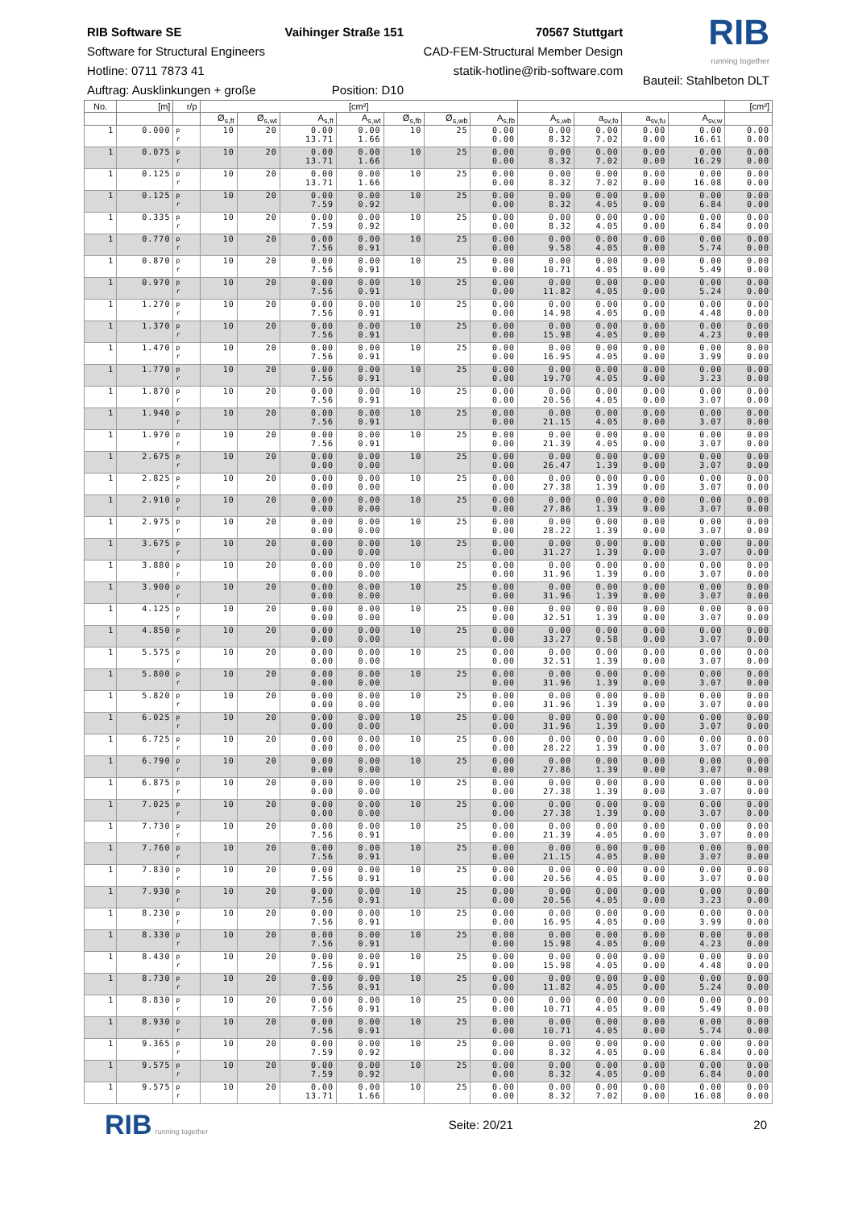RIB Software SE
Software for Structural Engineers
Hotline: 0711 7873 41
Auftrag: Ausklinkungen + große
Vaihinger Straße 151
Position: D10
70567 Stuttgart
CAD-FEM-Structural Member Design
statik-hotline@rib-software.com
RIB
running together
Bauteil: Stahlbeton DLT
| No. | [m] | r/p | [cm²] | | | | | | | | | | | [cm²] |
| --- | --- | --- | --- | --- | --- | --- | --- | --- | --- | --- | --- | --- | --- | --- |
| | | | Ø<sub>s,ft</sub> | Ø<sub>s,wt</sub> | A<sub>s,ft</sub> | A<sub>s,wt</sub> | Ø<sub>s,fb</sub> | Ø<sub>s,wb</sub> | A<sub>s,fb</sub> | A<sub>s,wb</sub> | a<sub>sv,fo</sub> | a<sub>sv,fu</sub> | A<sub>sv,w</sub> | |
| 1 | 0.000 | p r | 10 | 20 | 0.00 13.71 | 0.00 1.66 | 10 | 25 | 0.00 0.00 | 0.00 8.32 | 0.00 7.02 | 0.00 0.00 | 0.00 16.61 | 0.00 0.00 |
| 1 | 0.075 | p r | 10 | 20 | 0.00 13.71 | 0.00 1.66 | 10 | 25 | 0.00 0.00 | 0.00 8.32 | 0.00 7.02 | 0.00 0.00 | 0.00 16.29 | 0.00 0.00 |
| 1 | 0.125 | p r | 10 | 20 | 0.00 13.71 | 0.00 1.66 | 10 | 25 | 0.00 0.00 | 0.00 8.32 | 0.00 7.02 | 0.00 0.00 | 0.00 16.08 | 0.00 0.00 |
| 1 | 0.125 | p r | 10 | 20 | 0.00 7.59 | 0.00 0.92 | 10 | 25 | 0.00 0.00 | 0.00 8.32 | 0.00 4.05 | 0.00 0.00 | 0.00 6.84 | 0.00 0.00 |
| 1 | 0.335 | p r | 10 | 20 | 0.00 7.59 | 0.00 0.92 | 10 | 25 | 0.00 0.00 | 0.00 8.32 | 0.00 4.05 | 0.00 0.00 | 0.00 6.84 | 0.00 0.00 |
| 1 | 0.770 | p r | 10 | 20 | 0.00 7.56 | 0.00 0.91 | 10 | 25 | 0.00 0.00 | 0.00 9.58 | 0.00 4.05 | 0.00 0.00 | 0.00 5.74 | 0.00 0.00 |
| 1 | 0.870 | p r | 10 | 20 | 0.00 7.56 | 0.00 0.91 | 10 | 25 | 0.00 0.00 | 0.00 10.71 | 0.00 4.05 | 0.00 0.00 | 0.00 5.49 | 0.00 0.00 |
| 1 | 0.970 | p r | 10 | 20 | 0.00 7.56 | 0.00 0.91 | 10 | 25 | 0.00 0.00 | 0.00 11.82 | 0.00 4.05 | 0.00 0.00 | 0.00 5.24 | 0.00 0.00 |
| 1 | 1.270 | p r | 10 | 20 | 0.00 7.56 | 0.00 0.91 | 10 | 25 | 0.00 0.00 | 0.00 14.98 | 0.00 4.05 | 0.00 0.00 | 0.00 4.48 | 0.00 0.00 |
| 1 | 1.370 | p r | 10 | 20 | 0.00 7.56 | 0.00 0.91 | 10 | 25 | 0.00 0.00 | 0.00 15.98 | 0.00 4.05 | 0.00 0.00 | 0.00 4.23 | 0.00 0.00 |
| 1 | 1.470 | p r | 10 | 20 | 0.00 7.56 | 0.00 0.91 | 10 | 25 | 0.00 0.00 | 0.00 16.95 | 0.00 4.05 | 0.00 0.00 | 0.00 3.99 | 0.00 0.00 |
| 1 | 1.770 | p r | 10 | 20 | 0.00 7.56 | 0.00 0.91 | 10 | 25 | 0.00 0.00 | 0.00 19.70 | 0.00 4.05 | 0.00 0.00 | 0.00 3.23 | 0.00 0.00 |
| 1 | 1.870 | p r | 10 | 20 | 0.00 7.56 | 0.00 0.91 | 10 | 25 | 0.00 0.00 | 0.00 20.56 | 0.00 4.05 | 0.00 0.00 | 0.00 3.07 | 0.00 0.00 |
| 1 | 1.940 | p r | 10 | 20 | 0.00 7.56 | 0.00 0.91 | 10 | 25 | 0.00 0.00 | 0.00 21.15 | 0.00 4.05 | 0.00 0.00 | 0.00 3.07 | 0.00 0.00 |
| 1 | 1.970 | p r | 10 | 20 | 0.00 7.56 | 0.00 0.91 | 10 | 25 | 0.00 0.00 | 0.00 21.39 | 0.00 4.05 | 0.00 0.00 | 0.00 3.07 | 0.00 0.00 |
| 1 | 2.675 | p r | 10 | 20 | 0.00 0.00 | 0.00 0.00 | 10 | 25 | 0.00 0.00 | 0.00 26.47 | 0.00 1.39 | 0.00 0.00 | 0.00 3.07 | 0.00 0.00 |
| 1 | 2.825 | p r | 10 | 20 | 0.00 0.00 | 0.00 0.00 | 10 | 25 | 0.00 0.00 | 0.00 27.38 | 0.00 1.39 | 0.00 0.00 | 0.00 3.07 | 0.00 0.00 |
| 1 | 2.910 | p r | 10 | 20 | 0.00 0.00 | 0.00 0.00 | 10 | 25 | 0.00 0.00 | 0.00 27.86 | 0.00 1.39 | 0.00 0.00 | 0.00 3.07 | 0.00 0.00 |
| 1 | 2.975 | p r | 10 | 20 | 0.00 0.00 | 0.00 0.00 | 10 | 25 | 0.00 0.00 | 0.00 28.22 | 0.00 1.39 | 0.00 0.00 | 0.00 3.07 | 0.00 0.00 |
| 1 | 3.675 | p r | 10 | 20 | 0.00 0.00 | 0.00 0.00 | 10 | 25 | 0.00 0.00 | 0.00 31.27 | 0.00 1.39 | 0.00 0.00 | 0.00 3.07 | 0.00 0.00 |
| 1 | 3.880 | p r | 10 | 20 | 0.00 0.00 | 0.00 0.00 | 10 | 25 | 0.00 0.00 | 0.00 31.96 | 0.00 1.39 | 0.00 0.00 | 0.00 3.07 | 0.00 0.00 |
| 1 | 3.900 | p r | 10 | 20 | 0.00 0.00 | 0.00 0.00 | 10 | 25 | 0.00 0.00 | 0.00 31.96 | 0.00 1.39 | 0.00 0.00 | 0.00 3.07 | 0.00 0.00 |
| 1 | 4.125 | p r | 10 | 20 | 0.00 0.00 | 0.00 0.00 | 10 | 25 | 0.00 0.00 | 0.00 32.51 | 0.00 1.39 | 0.00 0.00 | 0.00 3.07 | 0.00 0.00 |
| 1 | 4.850 | p r | 10 | 20 | 0.00 0.00 | 0.00 0.00 | 10 | 25 | 0.00 0.00 | 0.00 33.27 | 0.00 0.58 | 0.00 0.00 | 0.00 3.07 | 0.00 0.00 |
| 1 | 5.575 | p r | 10 | 20 | 0.00 0.00 | 0.00 0.00 | 10 | 25 | 0.00 0.00 | 0.00 32.51 | 0.00 1.39 | 0.00 0.00 | 0.00 3.07 | 0.00 0.00 |
| 1 | 5.800 | p r | 10 | 20 | 0.00 0.00 | 0.00 0.00 | 10 | 25 | 0.00 0.00 | 0.00 31.96 | 0.00 1.39 | 0.00 0.00 | 0.00 3.07 | 0.00 0.00 |
| 1 | 5.820 | p r | 10 | 20 | 0.00 0.00 | 0.00 0.00 | 10 | 25 | 0.00 0.00 | 0.00 31.96 | 0.00 1.39 | 0.00 0.00 | 0.00 3.07 | 0.00 0.00 |
| 1 | 6.025 | p r | 10 | 20 | 0.00 0.00 | 0.00 0.00 | 10 | 25 | 0.00 0.00 | 0.00 31.96 | 0.00 1.39 | 0.00 0.00 | 0.00 3.07 | 0.00 0.00 |
| 1 | 6.725 | p r | 10 | 20 | 0.00 0.00 | 0.00 0.00 | 10 | 25 | 0.00 0.00 | 0.00 28.22 | 0.00 1.39 | 0.00 0.00 | 0.00 3.07 | 0.00 0.00 |
| 1 | 6.790 | p r | 10 | 20 | 0.00 0.00 | 0.00 0.00 | 10 | 25 | 0.00 0.00 | 0.00 27.86 | 0.00 1.39 | 0.00 0.00 | 0.00 3.07 | 0.00 0.00 |
| 1 | 6.875 | p r | 10 | 20 | 0.00 0.00 | 0.00 0.00 | 10 | 25 | 0.00 0.00 | 0.00 27.38 | 0.00 1.39 | 0.00 0.00 | 0.00 3.07 | 0.00 0.00 |
| 1 | 7.025 | p r | 10 | 20 | 0.00 0.00 | 0.00 0.00 | 10 | 25 | 0.00 0.00 | 0.00 27.38 | 0.00 1.39 | 0.00 0.00 | 0.00 3.07 | 0.00 0.00 |
| 1 | 7.730 | p r | 10 | 20 | 0.00 7.56 | 0.00 0.91 | 10 | 25 | 0.00 0.00 | 0.00 21.39 | 0.00 4.05 | 0.00 0.00 | 0.00 3.07 | 0.00 0.00 |
| 1 | 7.760 | p r | 10 | 20 | 0.00 7.56 | 0.00 0.91 | 10 | 25 | 0.00 0.00 | 0.00 21.15 | 0.00 4.05 | 0.00 0.00 | 0.00 3.07 | 0.00 0.00 |
| 1 | 7.830 | p r | 10 | 20 | 0.00 7.56 | 0.00 0.91 | 10 | 25 | 0.00 0.00 | 0.00 20.56 | 0.00 4.05 | 0.00 0.00 | 0.00 3.07 | 0.00 0.00 |
| 1 | 7.930 | p r | 10 | 20 | 0.00 7.56 | 0.00 0.91 | 10 | 25 | 0.00 0.00 | 0.00 20.56 | 0.00 4.05 | 0.00 0.00 | 0.00 3.23 | 0.00 0.00 |
| 1 | 8.230 | p r | 10 | 20 | 0.00 7.56 | 0.00 0.91 | 10 | 25 | 0.00 0.00 | 0.00 16.95 | 0.00 4.05 | 0.00 0.00 | 0.00 3.99 | 0.00 0.00 |
| 1 | 8.330 | p r | 10 | 20 | 0.00 7.56 | 0.00 0.91 | 10 | 25 | 0.00 0.00 | 0.00 15.98 | 0.00 4.05 | 0.00 0.00 | 0.00 4.23 | 0.00 0.00 |
| 1 | 8.430 | p r | 10 | 20 | 0.00 7.56 | 0.00 0.91 | 10 | 25 | 0.00 0.00 | 0.00 15.98 | 0.00 4.05 | 0.00 0.00 | 0.00 4.48 | 0.00 0.00 |
| 1 | 8.730 | p r | 10 | 20 | 0.00 7.56 | 0.00 0.91 | 10 | 25 | 0.00 0.00 | 0.00 11.82 | 0.00 4.05 | 0.00 0.00 | 0.00 5.24 | 0.00 0.00 |
| 1 | 8.830 | p r | 10 | 20 | 0.00 7.56 | 0.00 0.91 | 10 | 25 | 0.00 0.00 | 0.00 10.71 | 0.00 4.05 | 0.00 0.00 | 0.00 5.49 | 0.00 0.00 |
| 1 | 8.930 | p r | 10 | 20 | 0.00 7.56 | 0.00 0.91 | 10 | 25 | 0.00 0.00 | 0.00 10.71 | 0.00 4.05 | 0.00 0.00 | 0.00 5.74 | 0.00 0.00 |
| 1 | 9.365 | p r | 10 | 20 | 0.00 7.59 | 0.00 0.92 | 10 | 25 | 0.00 0.00 | 0.00 8.32 | 0.00 4.05 | 0.00 0.00 | 0.00 6.84 | 0.00 0.00 |
| 1 | 9.575 | p r | 10 | 20 | 0.00 7.59 | 0.00 0.92 | 10 | 25 | 0.00 0.00 | 0.00 8.32 | 0.00 4.05 | 0.00 0.00 | 0.00 6.84 | 0.00 0.00 |
| 1 | 9.575 | p r | 10 | 20 | 0.00 13.71 | 0.00 1.66 | 10 | 25 | 0.00 0.00 | 0.00 8.32 | 0.00 7.02 | 0.00 0.00 | 0.00 16.08 | 0.00 0.00 |
RIB running together
Seite: 20/21 20